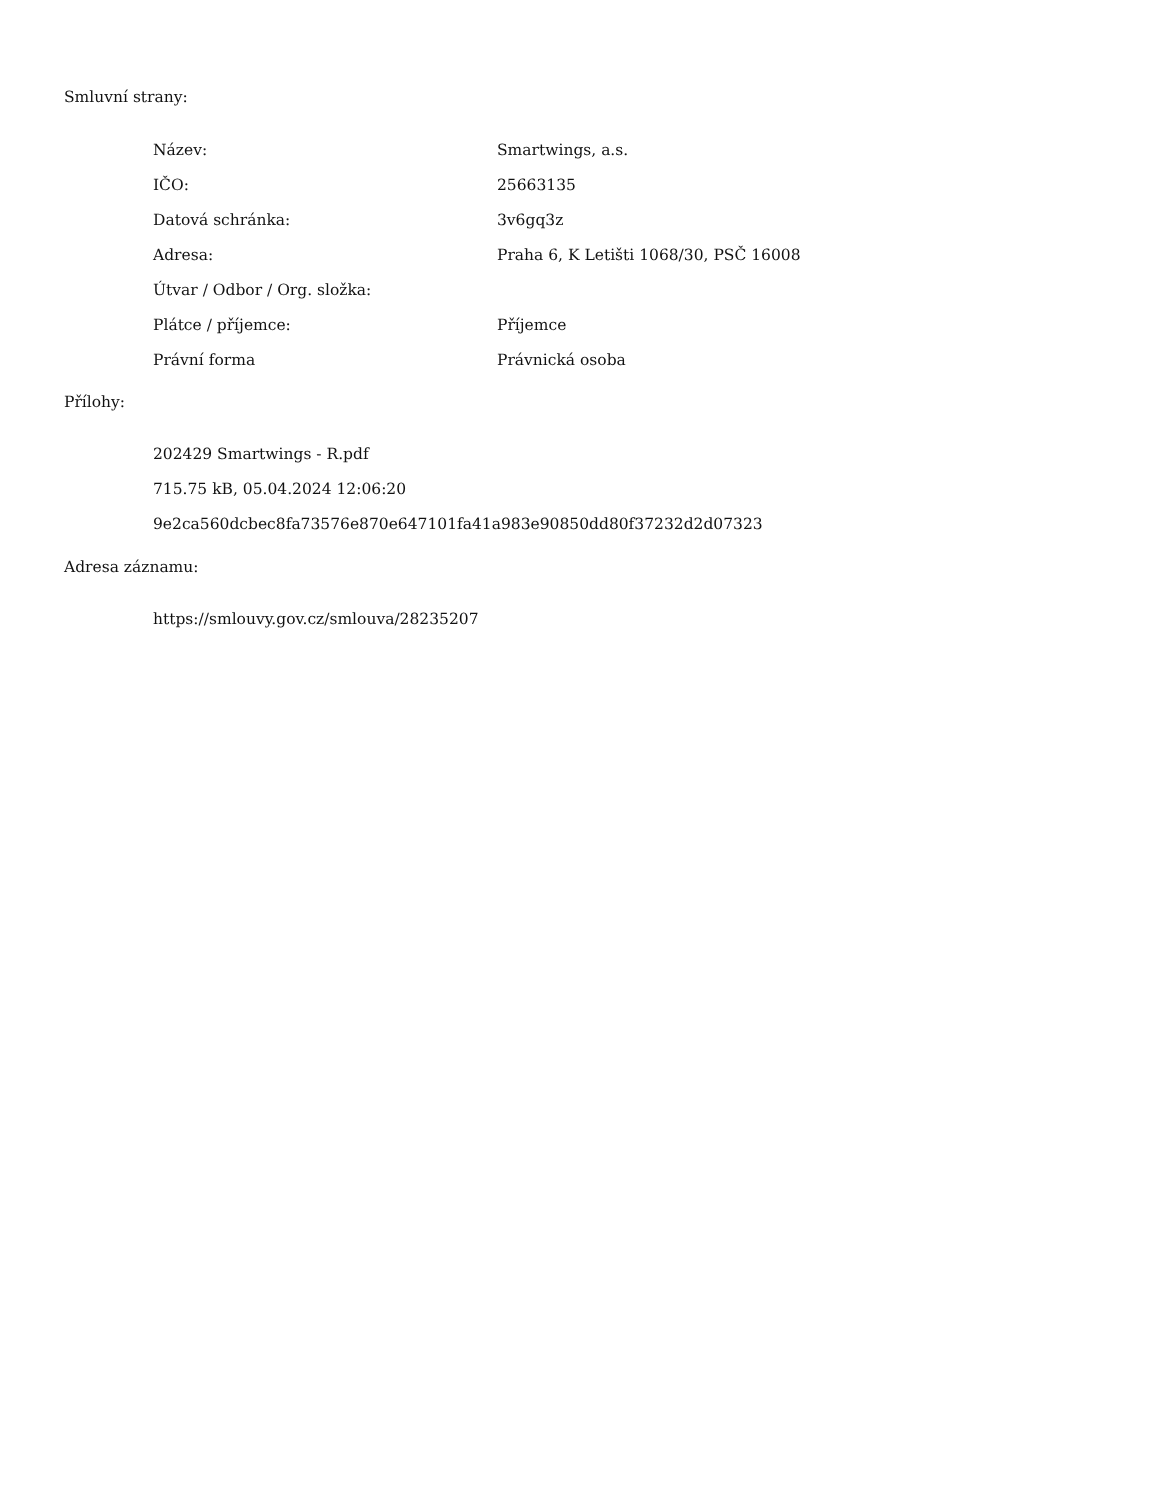Smluvní strany:
| Název: | Smartwings, a.s. |
| IČO: | 25663135 |
| Datová schránka: | 3v6gq3z |
| Adresa: | Praha 6, K Letišti 1068/30, PSČ 16008 |
| Útvar / Odbor / Org. složka: | |
| Plátce / příjemce: | Příjemce |
| Právní forma | Právnická osoba |
Přílohy:
202429 Smartwings - R.pdf
715.75 kB, 05.04.2024 12:06:20
9e2ca560dcbec8fa73576e870e647101fa41a983e90850dd80f37232d2d07323
Adresa záznamu:
https://smlouvy.gov.cz/smlouva/28235207